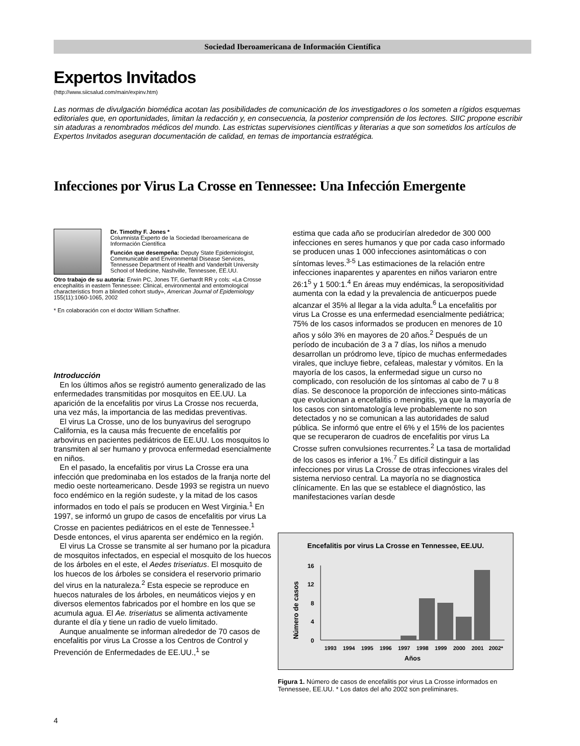Sociedad Iberoamericana de Información Científica
Expertos Invitados
(http://www.siicsalud.com/main/expinv.htm)
Las normas de divulgación biomédica acotan las posibilidades de comunicación de los investigadores o los someten a rígidos esquemas editoriales que, en oportunidades, limitan la redacción y, en consecuencia, la posterior comprensión de los lectores. SIIC propone escribir sin ataduras a renombrados médicos del mundo. Las estrictas supervisiones científicas y literarias a que son sometidos los artículos de Expertos Invitados aseguran documentación de calidad, en temas de importancia estratégica.
Infecciones por Virus La Crosse en Tennessee: Una Infección Emergente
Dr. Timothy F. Jones *
Columnista Experto de la Sociedad Iberoamericana de Información Científica
Función que desempeña: Deputy State Epidemiologist, Communicable and Environmental Disease Services, Tennessee Department of Health and Vanderbilt University School of Medicine, Nashville, Tennessee, EE.UU.
Otro trabajo de su autoría: Erwin PC, Jones TF, Gerhardt RR y cols: «La Crosse encephalitis in eastern Tennessee: Clinical, environmental and entomological characteristics from a blinded cohort study», American Journal of Epidemiology 155(11):1060-1065, 2002
* En colaboración con el doctor William Schaffner.
Introducción
En los últimos años se registró aumento generalizado de las enfermedades transmitidas por mosquitos en EE.UU. La aparición de la encefalitis por virus La Crosse nos recuerda, una vez más, la importancia de las medidas preventivas.
El virus La Crosse, uno de los bunyavirus del serogrupo California, es la causa más frecuente de encefalitis por arbovirus en pacientes pediátricos de EE.UU. Los mosquitos lo transmiten al ser humano y provoca enfermedad esencialmente en niños.
En el pasado, la encefalitis por virus La Crosse era una infección que predominaba en los estados de la franja norte del medio oeste norteamericano. Desde 1993 se registra un nuevo foco endémico en la región sudeste, y la mitad de los casos informados en todo el país se producen en West Virginia.<sup>1</sup> En 1997, se informó un grupo de casos de encefalitis por virus La Crosse en pacientes pediátricos en el este de Tennessee.<sup>1</sup> Desde entonces, el virus aparenta ser endémico en la región.
El virus La Crosse se transmite al ser humano por la picadura de mosquitos infectados, en especial el mosquito de los huecos de los árboles en el este, el Aedes triseriatus. El mosquito de los huecos de los árboles se considera el reservorio primario del virus en la naturaleza.<sup>2</sup> Esta especie se reproduce en huecos naturales de los árboles, en neumáticos viejos y en diversos elementos fabricados por el hombre en los que se acumula agua. El Ae. triseriatus se alimenta activamente durante el día y tiene un radio de vuelo limitado.
Aunque anualmente se informan alrededor de 70 casos de encefalitis por virus La Crosse a los Centros de Control y Prevención de Enfermedades de EE.UU.,<sup>1</sup> se
estima que cada año se producirían alrededor de 300 000 infecciones en seres humanos y que por cada caso informado se producen unas 1 000 infecciones asintomáticas o con síntomas leves.<sup>3-5</sup> Las estimaciones de la relación entre infecciones inaparentes y aparentes en niños variaron entre 26:1<sup>5</sup> y 1 500:1.<sup>4</sup> En áreas muy endémicas, la seropositividad aumenta con la edad y la prevalencia de anticuerpos puede alcanzar el 35% al llegar a la vida adulta.<sup>6</sup> La encefalitis por virus La Crosse es una enfermedad esencialmente pediátrica; 75% de los casos informados se producen en menores de 10 años y sólo 3% en mayores de 20 años.<sup>2</sup> Después de un período de incubación de 3 a 7 días, los niños a menudo desarrollan un pródromo leve, típico de muchas enfermedades virales, que incluye fiebre, cefaleas, malestar y vómitos. En la mayoría de los casos, la enfermedad sigue un curso no complicado, con resolución de los síntomas al cabo de 7 u 8 días. Se desconoce la proporción de infecciones sinto-máticas que evolucionan a encefalitis o meningitis, ya que la mayoría de los casos con sintomatología leve probablemente no son detectados y no se comunican a las autoridades de salud pública. Se informó que entre el 6% y el 15% de los pacientes que se recuperaron de cuadros de encefalitis por virus La Crosse sufren convulsiones recurrentes.<sup>2</sup> La tasa de mortalidad de los casos es inferior a 1%.<sup>7</sup> Es difícil distinguir a las infecciones por virus La Crosse de otras infecciones virales del sistema nervioso central. La mayoría no se diagnostica clínicamente. En las que se establece el diagnóstico, las manifestaciones varían desde
Encefalitis por virus La Crosse en Tennessee, EE.UU.
Número de casos
16
12
8
4
0
1993
1994
1995
1996
1997
1998
1999
2000
2001
2002*
Años
Figura 1. Número de casos de encefalitis por virus La Crosse informados en Tennessee, EE.UU. * Los datos del año 2002 son preliminares.
4